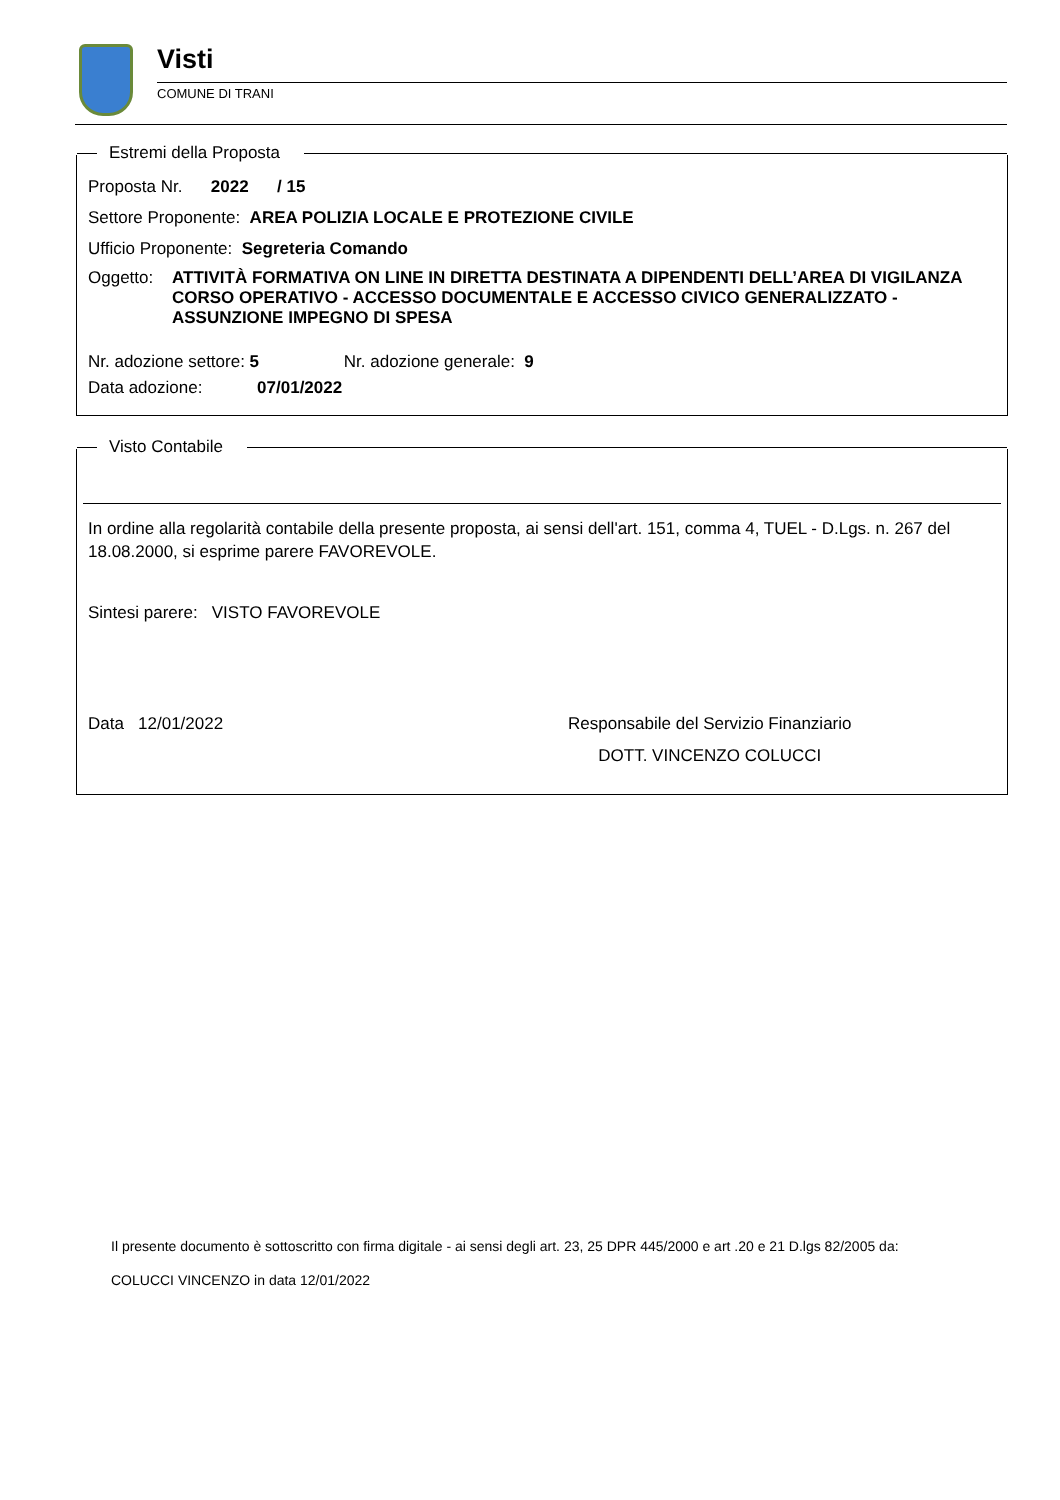Visti
COMUNE DI TRANI
Estremi della Proposta
Proposta Nr. 2022 / 15
Settore Proponente: AREA POLIZIA LOCALE E PROTEZIONE CIVILE
Ufficio Proponente: Segreteria Comando
Oggetto: ATTIVITÀ FORMATIVA ON LINE IN DIRETTA DESTINATA A DIPENDENTI DELL’AREA DI VIGILANZA CORSO OPERATIVO - ACCESSO DOCUMENTALE E ACCESSO CIVICO GENERALIZZATO - ASSUNZIONE IMPEGNO DI SPESA
Nr. adozione settore: 5 Nr. adozione generale: 9
Data adozione: 07/01/2022
Visto Contabile
In ordine alla regolarità contabile della presente proposta, ai sensi dell'art. 151, comma 4, TUEL - D.Lgs. n. 267 del 18.08.2000, si esprime parere FAVOREVOLE.
Sintesi parere: VISTO FAVOREVOLE
Data 12/01/2022 Responsabile del Servizio Finanziario
DOTT. VINCENZO COLUCCI
Il presente documento è sottoscritto con firma digitale - ai sensi degli art. 23, 25 DPR 445/2000 e art .20 e 21 D.lgs 82/2005 da:
COLUCCI VINCENZO in data 12/01/2022